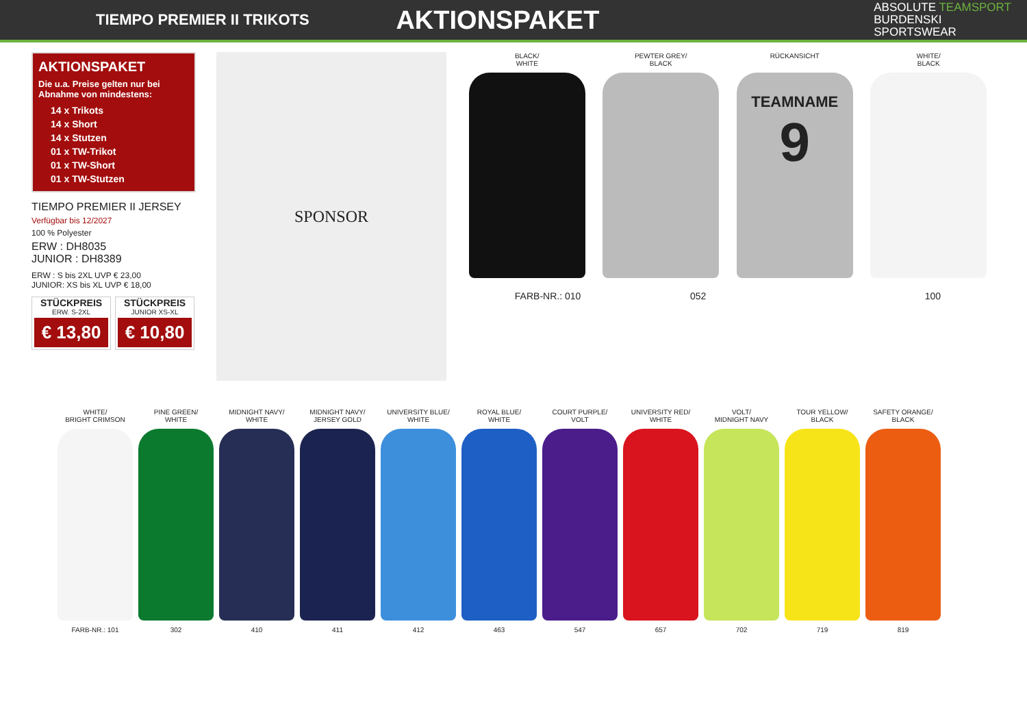TIEMPO PREMIER II TRIKOTS
AKTIONSPAKET
ABSOLUTE TEAMSPORT
BURDENSKI SPORTSWEAR
AKTIONSPAKET
Die u.a. Preise gelten nur bei Abnahme von mindestens:
14 x Trikots
14 x Short
14 x Stutzen
01 x TW-Trikot
01 x TW-Short
01 x TW-Stutzen
TIEMPO PREMIER II JERSEY
Verfügbar bis 12/2027
100 % Polyester
ERW : DH8035
JUNIOR : DH8389
ERW : S bis 2XL UVP € 23,00
JUNIOR: XS bis XL UVP € 18,00
STÜCKPREIS
ERW. S-2XL
€ 13,80
STÜCKPREIS
JUNIOR XS-XL
€ 10,80
SPONSOR
BLACK/
WHITE
PEWTER GREY/
BLACK
RÜCKANSICHT
TEAMNAME
9
WHITE/
BLACK
FARB-NR.: 010 052 100
WHITE/
BRIGHT CRIMSON
FARB-NR.: 101
PINE GREEN/
WHITE
302
MIDNIGHT NAVY/
WHITE
410
MIDNIGHT NAVY/
JERSEY GOLD
411
UNIVERSITY BLUE/
WHITE
412
ROYAL BLUE/
WHITE
463
COURT PURPLE/
VOLT
547
UNIVERSITY RED/
WHITE
657
VOLT/
MIDNIGHT NAVY
702
TOUR YELLOW/
BLACK
719
SAFETY ORANGE/
BLACK
819